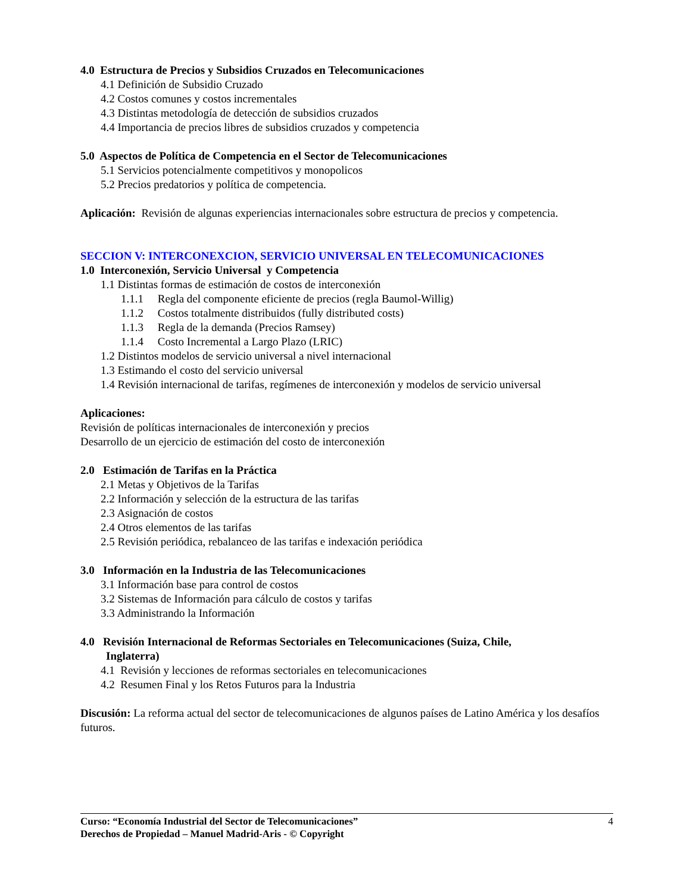4.0 Estructura de Precios y Subsidios Cruzados en Telecomunicaciones
4.1 Definición de Subsidio Cruzado
4.2 Costos comunes y costos incrementales
4.3 Distintas metodología de detección de subsidios cruzados
4.4 Importancia de precios libres de subsidios cruzados y competencia
5.0 Aspectos de Política de Competencia en el Sector de Telecomunicaciones
5.1 Servicios potencialmente competitivos y monopolicos
5.2 Precios predatorios y política de competencia.
Aplicación: Revisión de algunas experiencias internacionales sobre estructura de precios y competencia.
SECCION V: INTERCONEXCION, SERVICIO UNIVERSAL EN TELECOMUNICACIONES
1.0 Interconexión, Servicio Universal y Competencia
1.1 Distintas formas de estimación de costos de interconexión
1.1.1 Regla del componente eficiente de precios (regla Baumol-Willig)
1.1.2 Costos totalmente distribuidos (fully distributed costs)
1.1.3 Regla de la demanda (Precios Ramsey)
1.1.4 Costo Incremental a Largo Plazo (LRIC)
1.2 Distintos modelos de servicio universal a nivel internacional
1.3 Estimando el costo del servicio universal
1.4 Revisión internacional de tarifas, regímenes de interconexión y modelos de servicio universal
Aplicaciones:
Revisión de políticas internacionales de interconexión y precios
Desarrollo de un ejercicio de estimación del costo de interconexión
2.0 Estimación de Tarifas en la Práctica
2.1 Metas y Objetivos de la Tarifas
2.2 Información y selección de la estructura de las tarifas
2.3 Asignación de costos
2.4 Otros elementos de las tarifas
2.5 Revisión periódica, rebalanceo de las tarifas e indexación periódica
3.0 Información en la Industria de las Telecomunicaciones
3.1 Información base para control de costos
3.2 Sistemas de Información para cálculo de costos y tarifas
3.3 Administrando la Información
4.0 Revisión Internacional de Reformas Sectoriales en Telecomunicaciones (Suiza, Chile,
Inglaterra)
4.1 Revisión y lecciones de reformas sectoriales en telecomunicaciones
4.2 Resumen Final y los Retos Futuros para la Industria
Discusión: La reforma actual del sector de telecomunicaciones de algunos países de Latino América y los desafíos futuros.
4 Curso: “Economía Industrial del Sector de Telecomunicaciones”
Derechos de Propiedad – Manuel Madrid-Aris - © Copyright